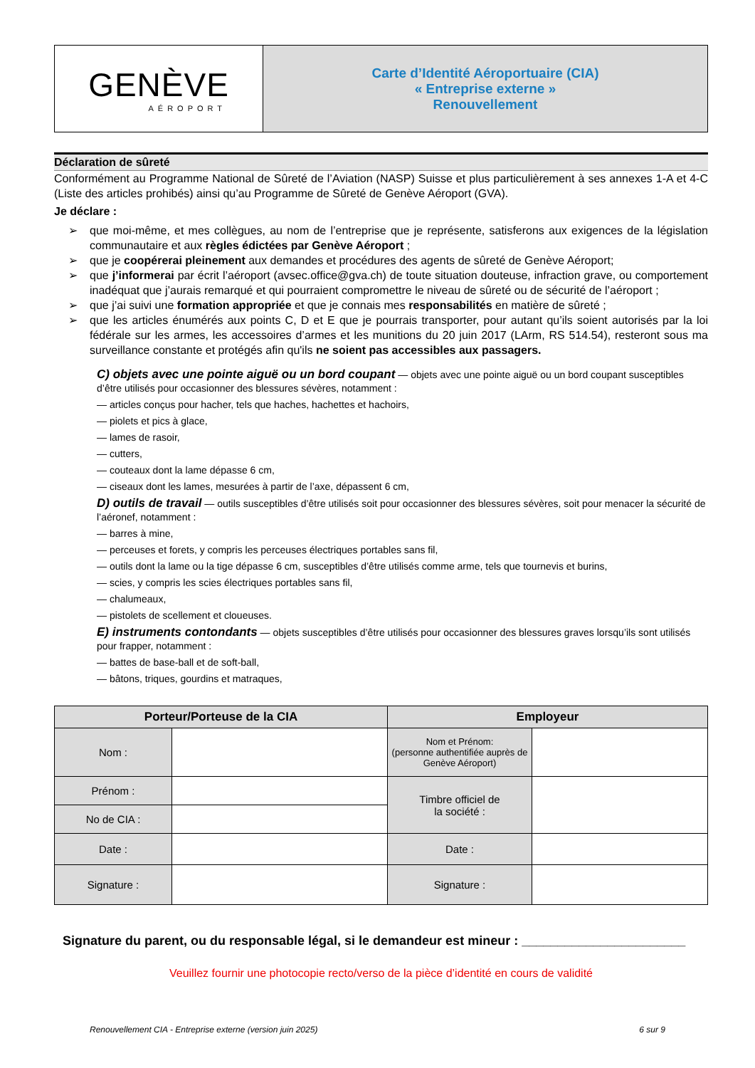| GENÈVE AÉROPORT | Carte d’Identité Aéroportuaire (CIA) « Entreprise externe » Renouvellement |
Déclaration de sûreté
Conformément au Programme National de Sûreté de l’Aviation (NASP) Suisse et plus particulièrement à ses annexes 1-A et 4-C (Liste des articles prohibés) ainsi qu’au Programme de Sûreté de Genève Aéroport (GVA).
Je déclare :
➢ que moi-même, et mes collègues, au nom de l’entreprise que je représente, satisferons aux exigences de la législation communautaire et aux règles édictées par Genève Aéroport ;
➢ que je coopérerai pleinement aux demandes et procédures des agents de sûreté de Genève Aéroport;
➢ que j’informerai par écrit l’aéroport (avsec.office@gva.ch) de toute situation douteuse, infraction grave, ou comportement inadéquat que j’aurais remarqué et qui pourraient compromettre le niveau de sûreté ou de sécurité de l’aéroport ;
➢ que j’ai suivi une formation appropriée et que je connais mes responsabilités en matière de sûreté ;
➢ que les articles énumérés aux points C, D et E que je pourrais transporter, pour autant qu’ils soient autorisés par la loi fédérale sur les armes, les accessoires d’armes et les munitions du 20 juin 2017 (LArm, RS 514.54), resteront sous ma surveillance constante et protégés afin qu'ils ne soient pas accessibles aux passagers.
C) objets avec une pointe aiguë ou un bord coupant — objets avec une pointe aiguë ou un bord coupant susceptibles d’être utilisés pour occasionner des blessures sévères, notamment :
— articles conçus pour hacher, tels que haches, hachettes et hachoirs,
— piolets et pics à glace,
— lames de rasoir,
— cutters,
— couteaux dont la lame dépasse 6 cm,
— ciseaux dont les lames, mesurées à partir de l’axe, dépassent 6 cm,
D) outils de travail — outils susceptibles d’être utilisés soit pour occasionner des blessures sévères, soit pour menacer la sécurité de l’aéronef, notamment :
— barres à mine,
— perceuses et forets, y compris les perceuses électriques portables sans fil,
— outils dont la lame ou la tige dépasse 6 cm, susceptibles d’être utilisés comme arme, tels que tournevis et burins,
— scies, y compris les scies électriques portables sans fil,
— chalumeaux,
— pistolets de scellement et cloueuses.
E) instruments contondants — objets susceptibles d’être utilisés pour occasionner des blessures graves lorsqu’ils sont utilisés pour frapper, notamment :
— battes de base-ball et de soft-ball,
— bâtons, triques, gourdins et matraques,
| Porteur/Porteuse de la CIA | | Employeur | |
| --- | --- | --- | --- |
| Nom : | | Nom et Prénom: (personne authentifiée auprès de Genève Aéroport) | |
| Prénom : | | Timbre officiel de la société : | |
| No de CIA : | | | |
| Date : | | Date : | |
| Signature : | | Signature : | |
Signature du parent, ou du responsable légal, si le demandeur est mineur : _______________________
Veuillez fournir une photocopie recto/verso de la pièce d’identité en cours de validité
Renouvellement CIA - Entreprise externe (version juin 2025) 6 sur 9